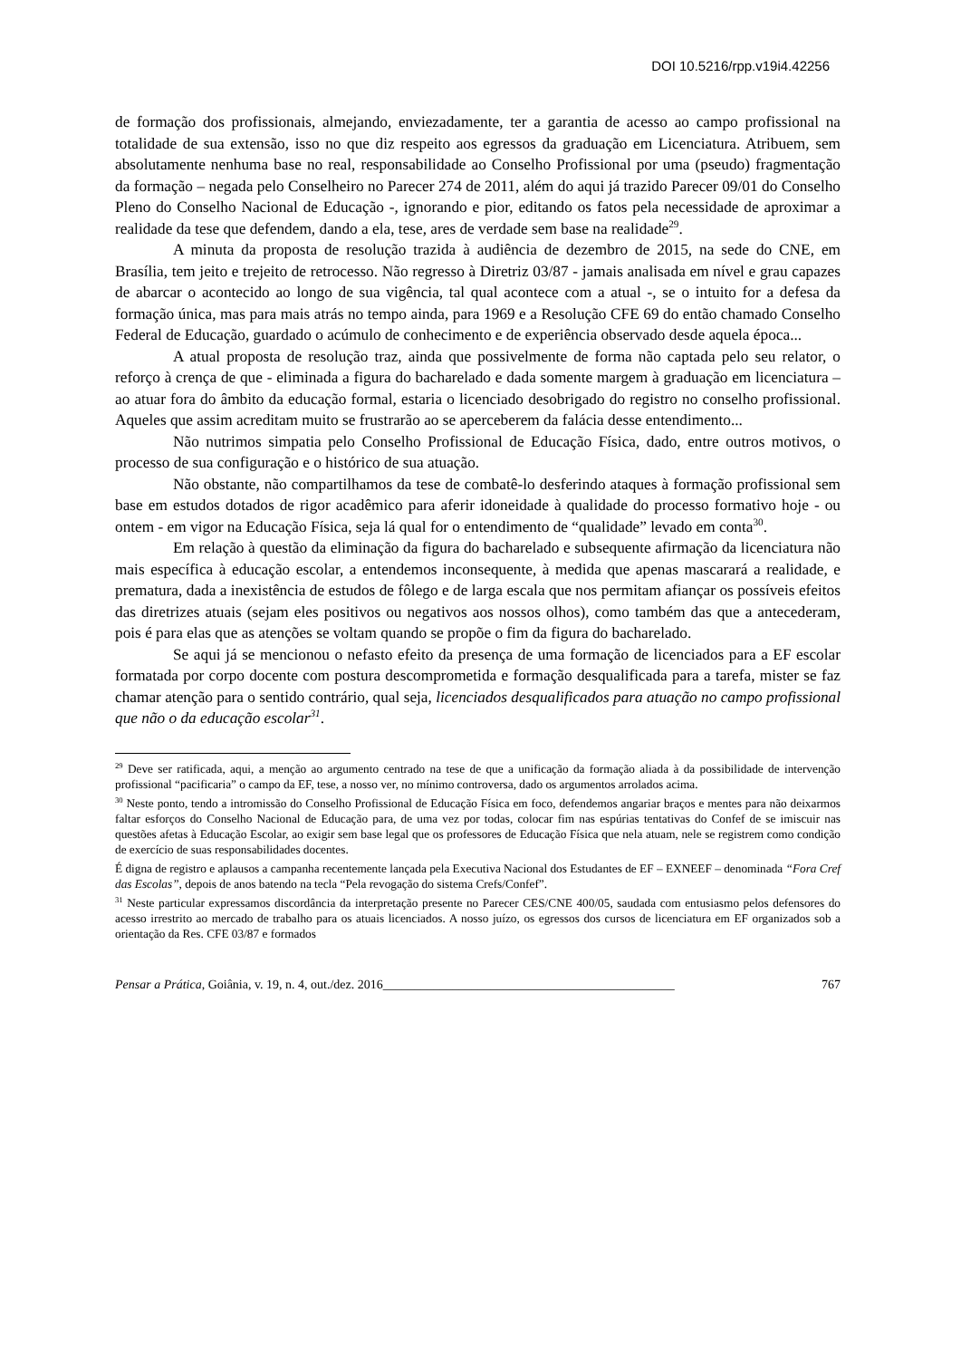DOI 10.5216/rpp.v19i4.42256
de formação dos profissionais, almejando, enviezadamente, ter a garantia de acesso ao campo profissional na totalidade de sua extensão, isso no que diz respeito aos egressos da graduação em Licenciatura. Atribuem, sem absolutamente nenhuma base no real, responsabilidade ao Conselho Profissional por uma (pseudo) fragmentação da formação – negada pelo Conselheiro no Parecer 274 de 2011, além do aqui já trazido Parecer 09/01 do Conselho Pleno do Conselho Nacional de Educação -, ignorando e pior, editando os fatos pela necessidade de aproximar a realidade da tese que defendem, dando a ela, tese, ares de verdade sem base na realidade<sup>29</sup>.
A minuta da proposta de resolução trazida à audiência de dezembro de 2015, na sede do CNE, em Brasília, tem jeito e trejeito de retrocesso. Não regresso à Diretriz 03/87 - jamais analisada em nível e grau capazes de abarcar o acontecido ao longo de sua vigência, tal qual acontece com a atual -, se o intuito for a defesa da formação única, mas para mais atrás no tempo ainda, para 1969 e a Resolução CFE 69 do então chamado Conselho Federal de Educação, guardado o acúmulo de conhecimento e de experiência observado desde aquela época...
A atual proposta de resolução traz, ainda que possivelmente de forma não captada pelo seu relator, o reforço à crença de que - eliminada a figura do bacharelado e dada somente margem à graduação em licenciatura – ao atuar fora do âmbito da educação formal, estaria o licenciado desobrigado do registro no conselho profissional. Aqueles que assim acreditam muito se frustrarão ao se aperceberem da falácia desse entendimento...
Não nutrimos simpatia pelo Conselho Profissional de Educação Física, dado, entre outros motivos, o processo de sua configuração e o histórico de sua atuação.
Não obstante, não compartilhamos da tese de combatê-lo desferindo ataques à formação profissional sem base em estudos dotados de rigor acadêmico para aferir idoneidade à qualidade do processo formativo hoje - ou ontem - em vigor na Educação Física, seja lá qual for o entendimento de “qualidade” levado em conta<sup>30</sup>.
Em relação à questão da eliminação da figura do bacharelado e subsequente afirmação da licenciatura não mais específica à educação escolar, a entendemos inconsequente, à medida que apenas mascarará a realidade, e prematura, dada a inexistência de estudos de fôlego e de larga escala que nos permitam afiançar os possíveis efeitos das diretrizes atuais (sejam eles positivos ou negativos aos nossos olhos), como também das que a antecederam, pois é para elas que as atenções se voltam quando se propõe o fim da figura do bacharelado.
Se aqui já se mencionou o nefasto efeito da presença de uma formação de licenciados para a EF escolar formatada por corpo docente com postura descomprometida e formação desqualificada para a tarefa, mister se faz chamar atenção para o sentido contrário, qual seja, licenciados desqualificados para atuação no campo profissional que não o da educação escolar<sup>31</sup>.
<sup>29</sup> Deve ser ratificada, aqui, a menção ao argumento centrado na tese de que a unificação da formação aliada à da possibilidade de intervenção profissional “pacificaria” o campo da EF, tese, a nosso ver, no mínimo controversa, dado os argumentos arrolados acima.
<sup>30</sup> Neste ponto, tendo a intromissão do Conselho Profissional de Educação Física em foco, defendemos angariar braços e mentes para não deixarmos faltar esforços do Conselho Nacional de Educação para, de uma vez por todas, colocar fim nas espúrias tentativas do Confef de se imiscuir nas questões afetas à Educação Escolar, ao exigir sem base legal que os professores de Educação Física que nela atuam, nele se registrem como condição de exercício de suas responsabilidades docentes.
É digna de registro e aplausos a campanha recentemente lançada pela Executiva Nacional dos Estudantes de EF – EXNEEF – denominada “Fora Cref das Escolas”, depois de anos batendo na tecla “Pela revogação do sistema Crefs/Confef”.
<sup>31</sup> Neste particular expressamos discordância da interpretação presente no Parecer CES/CNE 400/05, saudada com entusiasmo pelos defensores do acesso irrestrito ao mercado de trabalho para os atuais licenciados. A nosso juízo, os egressos dos cursos de licenciatura em EF organizados sob a orientação da Res. CFE 03/87 e formados
Pensar a Prática, Goiânia, v. 19, n. 4, out./dez. 2016______________________________________________ 767